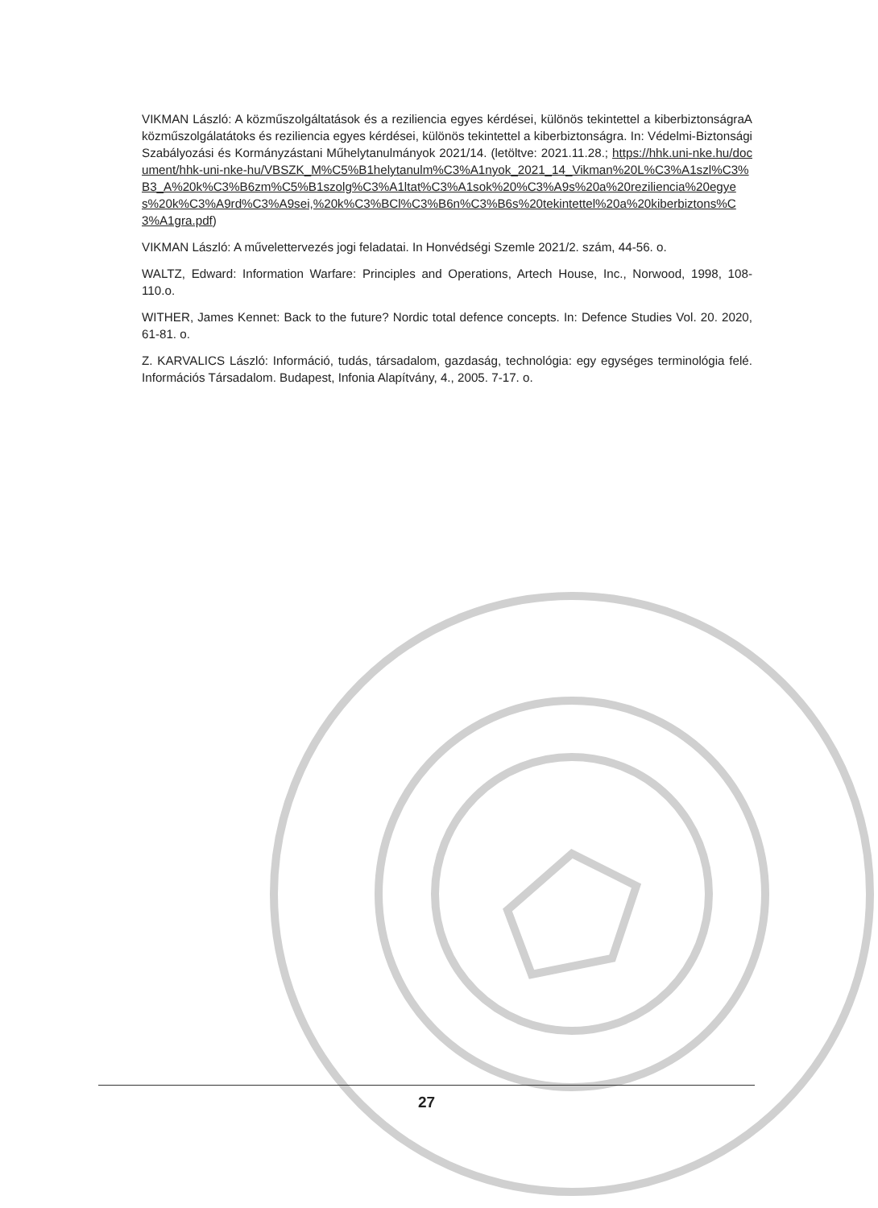VIKMAN László: A közműszolgáltatások és a reziliencia egyes kérdései, különös tekintettel a kiberbiztonságraA közműszolgálatátoks és reziliencia egyes kérdései, különös tekintettel a kiberbiztonságra. In: Védelmi-Biztonsági Szabályozási és Kormányzástani Műhelytanulmányok 2021/14. (letöltve: 2021.11.28.; https://hhk.uni-nke.hu/document/hhk-uni-nke-hu/VBSZK_M%C5%B1helytanulm%C3%A1nyok_2021_14_Vikman%20L%C3%A1szl%C3%B3_A%20k%C3%B6zm%C5%B1szolg%C3%A1ltat%C3%A1sok%20%C3%A9s%20a%20reziliencia%20egyes%20k%C3%A9rd%C3%A9sei,%20k%C3%BCl%C3%B6n%C3%B6s%20tekintettel%20a%20kiberbiztons%C3%A1gra.pdf)
VIKMAN László: A művelettervezés jogi feladatai. In Honvédségi Szemle 2021/2. szám, 44-56. o.
WALTZ, Edward: Information Warfare: Principles and Operations, Artech House, Inc., Norwood, 1998, 108-110.o.
WITHER, James Kennet: Back to the future? Nordic total defence concepts. In: Defence Studies Vol. 20. 2020, 61-81. o.
Z. KARVALICS László: Információ, tudás, társadalom, gazdaság, technológia: egy egységes terminológia felé. Információs Társadalom. Budapest, Infonia Alapítvány, 4., 2005. 7-17. o.
27